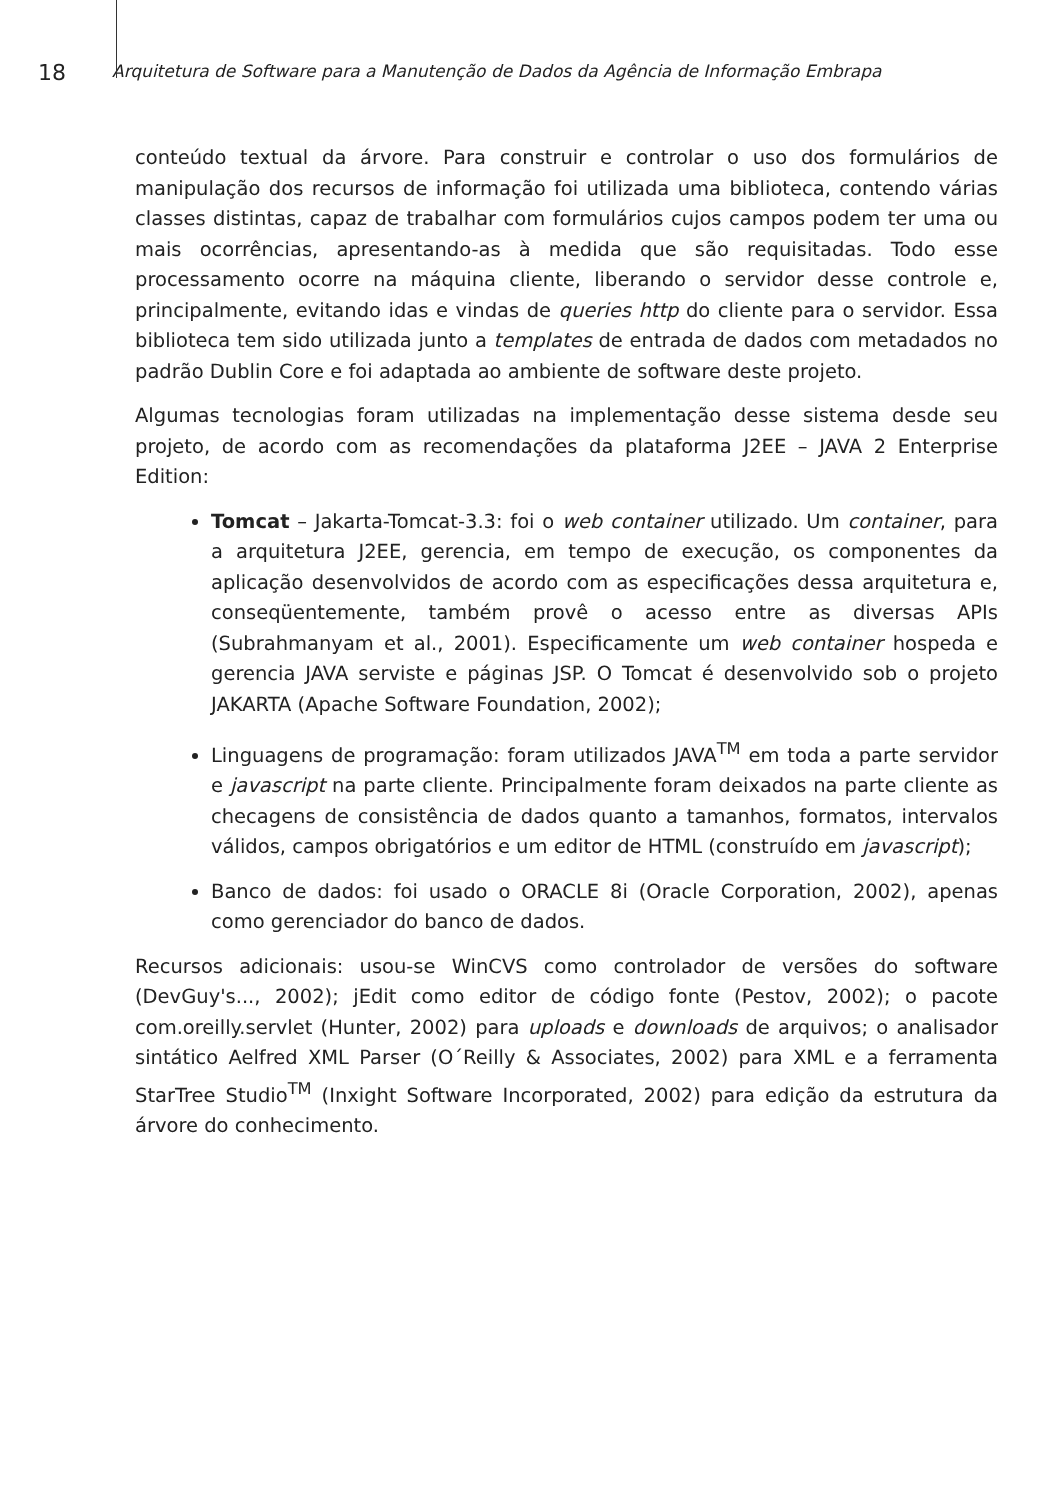18
Arquitetura de Software para a Manutenção de Dados da Agência de Informação Embrapa
conteúdo textual da árvore. Para construir e controlar o uso dos formulários de manipulação dos recursos de informação foi utilizada uma biblioteca, contendo várias classes distintas, capaz de trabalhar com formulários cujos campos podem ter uma ou mais ocorrências, apresentando-as à medida que são requisitadas. Todo esse processamento ocorre na máquina cliente, liberando o servidor desse controle e, principalmente, evitando idas e vindas de queries http do cliente para o servidor. Essa biblioteca tem sido utilizada junto a templates de entrada de dados com metadados no padrão Dublin Core e foi adaptada ao ambiente de software deste projeto.
Algumas tecnologias foram utilizadas na implementação desse sistema desde seu projeto, de acordo com as recomendações da plataforma J2EE – JAVA 2 Enterprise Edition:
Tomcat – Jakarta-Tomcat-3.3: foi o web container utilizado. Um container, para a arquitetura J2EE, gerencia, em tempo de execução, os componentes da aplicação desenvolvidos de acordo com as especificações dessa arquitetura e, conseqüentemente, também provê o acesso entre as diversas APIs (Subrahmanyam et al., 2001). Especificamente um web container hospeda e gerencia JAVA serviste e páginas JSP. O Tomcat é desenvolvido sob o projeto JAKARTA (Apache Software Foundation, 2002);
Linguagens de programação: foram utilizados JAVA<sup>TM</sup> em toda a parte servidor e javascript na parte cliente. Principalmente foram deixados na parte cliente as checagens de consistência de dados quanto a tamanhos, formatos, intervalos válidos, campos obrigatórios e um editor de HTML (construído em javascript);
Banco de dados: foi usado o ORACLE 8i (Oracle Corporation, 2002), apenas como gerenciador do banco de dados.
Recursos adicionais: usou-se WinCVS como controlador de versões do software (DevGuy's..., 2002); jEdit como editor de código fonte (Pestov, 2002); o pacote com.oreilly.servlet (Hunter, 2002) para uploads e downloads de arquivos; o analisador sintático Aelfred XML Parser (O´Reilly & Associates, 2002) para XML e a ferramenta StarTree Studio<sup>TM</sup> (Inxight Software Incorporated, 2002) para edição da estrutura da árvore do conhecimento.